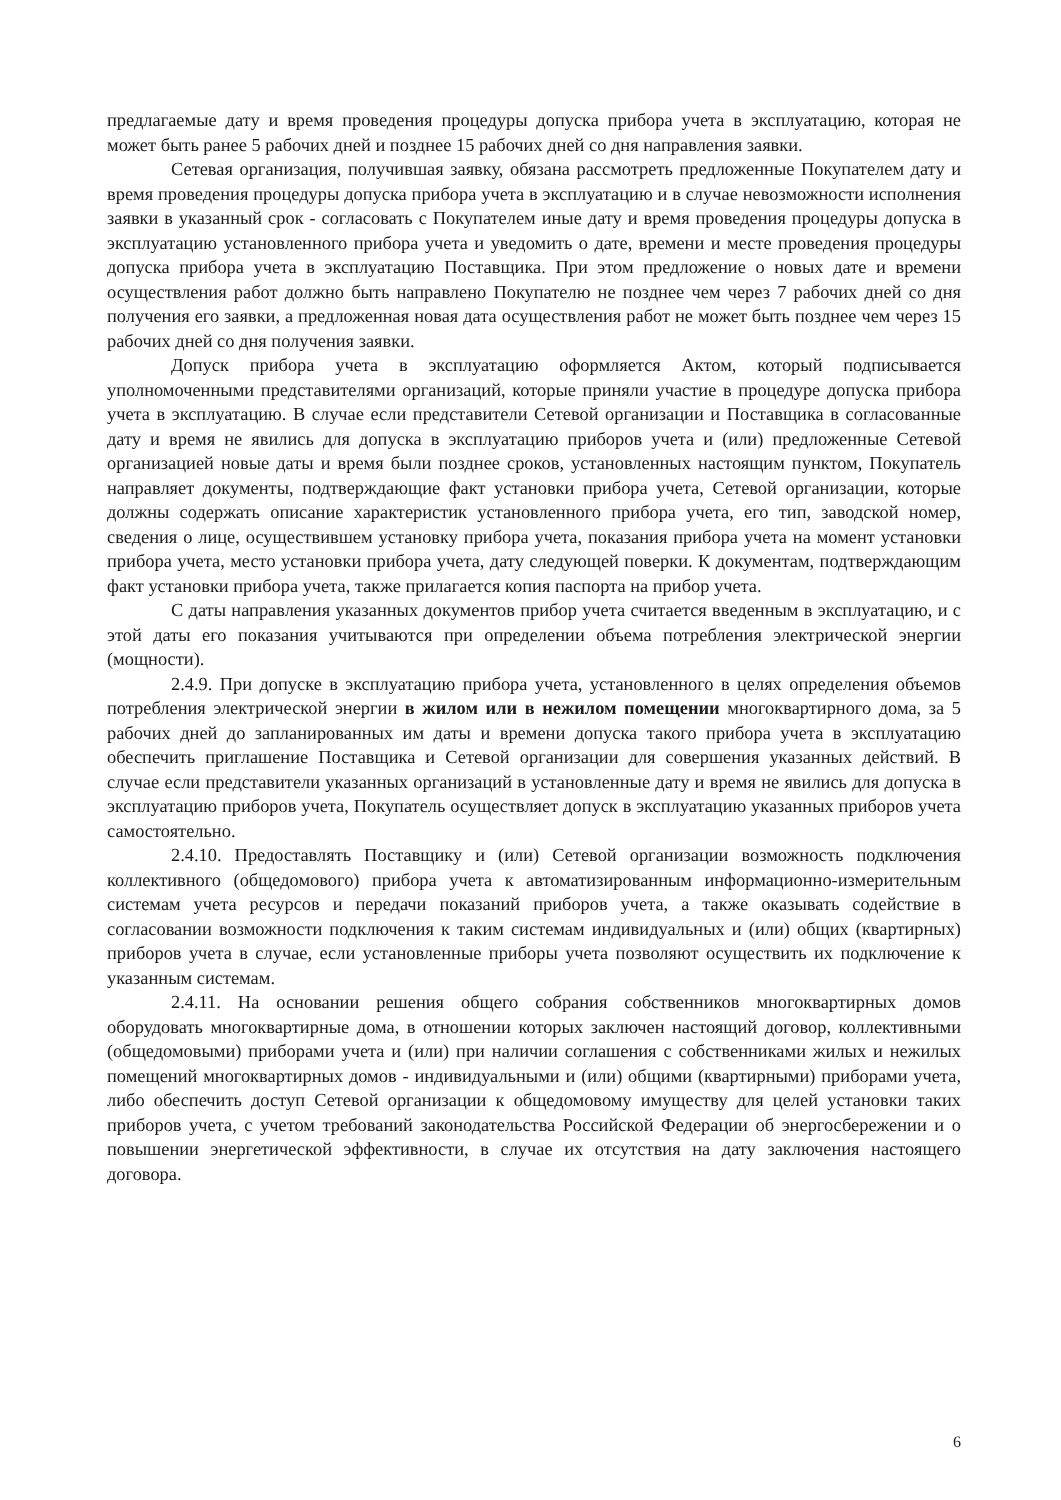предлагаемые дату и время проведения процедуры допуска прибора учета в эксплуатацию, которая не может быть ранее 5 рабочих дней и позднее 15 рабочих дней со дня направления заявки.
Сетевая организация, получившая заявку, обязана рассмотреть предложенные Покупателем дату и время проведения процедуры допуска прибора учета в эксплуатацию и в случае невозможности исполнения заявки в указанный срок - согласовать с Покупателем иные дату и время проведения процедуры допуска в эксплуатацию установленного прибора учета и уведомить о дате, времени и месте проведения процедуры допуска прибора учета в эксплуатацию Поставщика. При этом предложение о новых дате и времени осуществления работ должно быть направлено Покупателю не позднее чем через 7 рабочих дней со дня получения его заявки, а предложенная новая дата осуществления работ не может быть позднее чем через 15 рабочих дней со дня получения заявки.
Допуск прибора учета в эксплуатацию оформляется Актом, который подписывается уполномоченными представителями организаций, которые приняли участие в процедуре допуска прибора учета в эксплуатацию. В случае если представители Сетевой организации и Поставщика в согласованные дату и время не явились для допуска в эксплуатацию приборов учета и (или) предложенные Сетевой организацией новые даты и время были позднее сроков, установленных настоящим пунктом, Покупатель направляет документы, подтверждающие факт установки прибора учета, Сетевой организации, которые должны содержать описание характеристик установленного прибора учета, его тип, заводской номер, сведения о лице, осуществившем установку прибора учета, показания прибора учета на момент установки прибора учета, место установки прибора учета, дату следующей поверки. К документам, подтверждающим факт установки прибора учета, также прилагается копия паспорта на прибор учета.
С даты направления указанных документов прибор учета считается введенным в эксплуатацию, и с этой даты его показания учитываются при определении объема потребления электрической энергии (мощности).
2.4.9. При допуске в эксплуатацию прибора учета, установленного в целях определения объемов потребления электрической энергии в жилом или в нежилом помещении многоквартирного дома, за 5 рабочих дней до запланированных им даты и времени допуска такого прибора учета в эксплуатацию обеспечить приглашение Поставщика и Сетевой организации для совершения указанных действий. В случае если представители указанных организаций в установленные дату и время не явились для допуска в эксплуатацию приборов учета, Покупатель осуществляет допуск в эксплуатацию указанных приборов учета самостоятельно.
2.4.10. Предоставлять Поставщику и (или) Сетевой организации возможность подключения коллективного (общедомового) прибора учета к автоматизированным информационно-измерительным системам учета ресурсов и передачи показаний приборов учета, а также оказывать содействие в согласовании возможности подключения к таким системам индивидуальных и (или) общих (квартирных) приборов учета в случае, если установленные приборы учета позволяют осуществить их подключение к указанным системам.
2.4.11. На основании решения общего собрания собственников многоквартирных домов оборудовать многоквартирные дома, в отношении которых заключен настоящий договор, коллективными (общедомовыми) приборами учета и (или) при наличии соглашения с собственниками жилых и нежилых помещений многоквартирных домов - индивидуальными и (или) общими (квартирными) приборами учета, либо обеспечить доступ Сетевой организации к общедомовому имуществу для целей установки таких приборов учета, с учетом требований законодательства Российской Федерации об энергосбережении и о повышении энергетической эффективности, в случае их отсутствия на дату заключения настоящего договора.
6